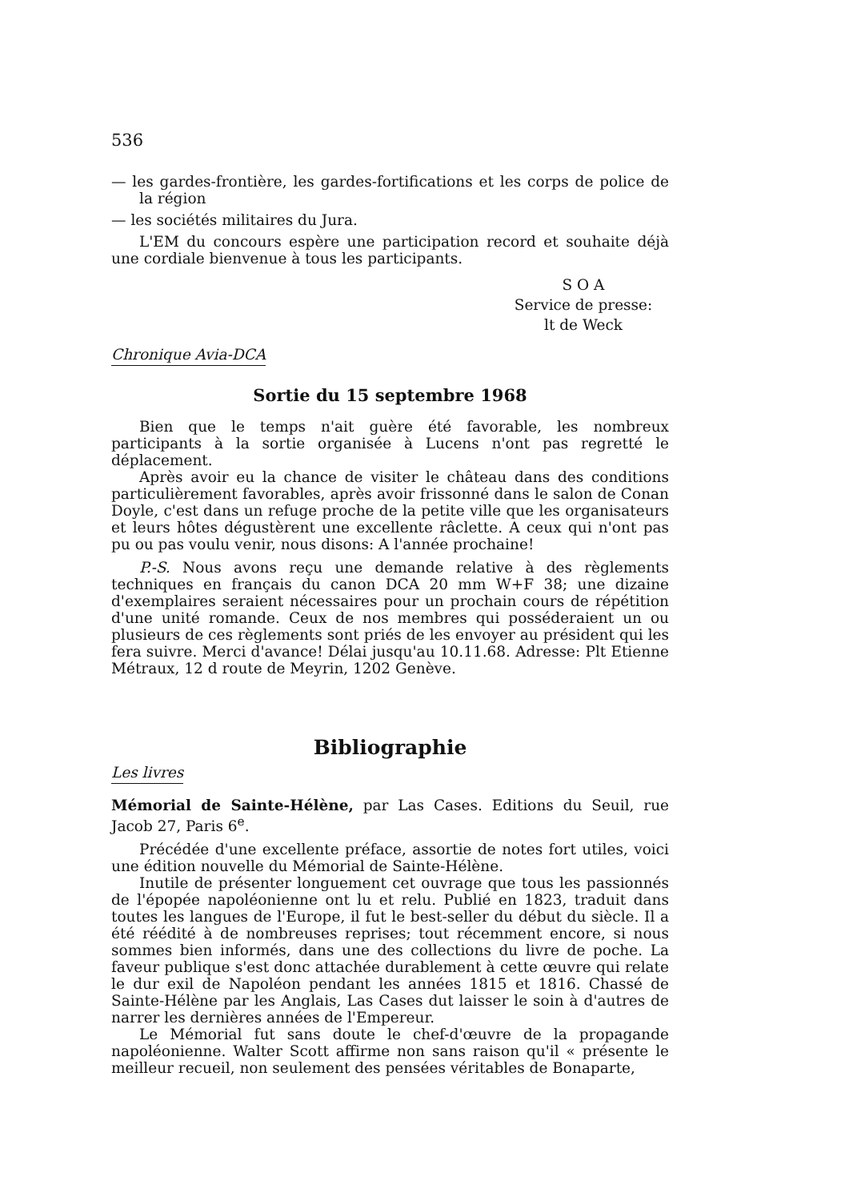536
— les gardes-frontière, les gardes-fortifications et les corps de police de la région
— les sociétés militaires du Jura.
L'EM du concours espère une participation record et souhaite déjà une cordiale bienvenue à tous les participants.
S O A
Service de presse:
lt de Weck
Chronique Avia-DCA
Sortie du 15 septembre 1968
Bien que le temps n'ait guère été favorable, les nombreux participants à la sortie organisée à Lucens n'ont pas regretté le déplacement.
Après avoir eu la chance de visiter le château dans des conditions particulièrement favorables, après avoir frissonné dans le salon de Conan Doyle, c'est dans un refuge proche de la petite ville que les organisateurs et leurs hôtes dégustèrent une excellente râclette. A ceux qui n'ont pas pu ou pas voulu venir, nous disons: A l'année prochaine!
P.-S. Nous avons reçu une demande relative à des règlements techniques en français du canon DCA 20 mm W+F 38; une dizaine d'exemplaires seraient nécessaires pour un prochain cours de répétition d'une unité romande. Ceux de nos membres qui posséderaient un ou plusieurs de ces règlements sont priés de les envoyer au président qui les fera suivre. Merci d'avance! Délai jusqu'au 10.11.68. Adresse: Plt Etienne Métraux, 12 d route de Meyrin, 1202 Genève.
Bibliographie
Les livres
Mémorial de Sainte-Hélène, par Las Cases. Editions du Seuil, rue Jacob 27, Paris 6<sup>e</sup>.
Précédée d'une excellente préface, assortie de notes fort utiles, voici une édition nouvelle du Mémorial de Sainte-Hélène.
Inutile de présenter longuement cet ouvrage que tous les passionnés de l'épopée napoléonienne ont lu et relu. Publié en 1823, traduit dans toutes les langues de l'Europe, il fut le best-seller du début du siècle. Il a été réédité à de nombreuses reprises; tout récemment encore, si nous sommes bien informés, dans une des collections du livre de poche. La faveur publique s'est donc attachée durablement à cette œuvre qui relate le dur exil de Napoléon pendant les années 1815 et 1816. Chassé de Sainte-Hélène par les Anglais, Las Cases dut laisser le soin à d'autres de narrer les dernières années de l'Empereur.
Le Mémorial fut sans doute le chef-d'œuvre de la propagande napoléonienne. Walter Scott affirme non sans raison qu'il « présente le meilleur recueil, non seulement des pensées véritables de Bonaparte,